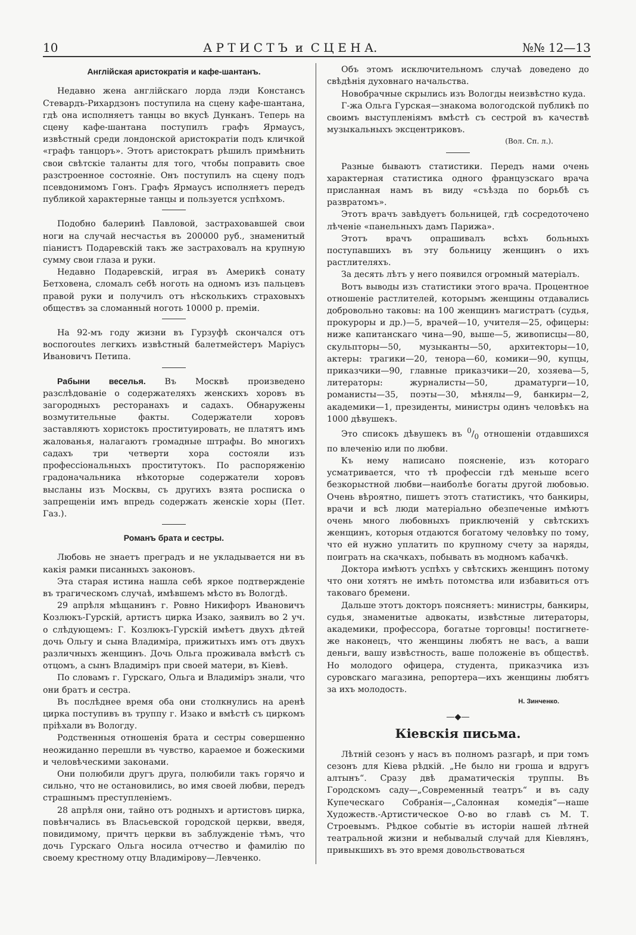10 А Р Т И С Т Ъ и С Ц Е Н А. №№ 12—13
Англійская аристократія и кафе-шантанъ.
Недавно жена англійскаго лорда лэди Констансъ Стевардъ-Рихардзонъ поступила на сцену кафе-шантана, гдѣ она исполняетъ танцы во вкусѣ Дунканъ. Теперь на сцену кафе-шантана поступилъ графъ Ярмаусъ, извѣстный среди лондонской аристократіи подъ кличкой «графъ танцоръ». Этотъ аристократъ рѣшилъ примѣнить свои свѣтскіе таланты для того, чтобы поправить свое разстроенное состояніе. Онъ поступилъ на сцену подъ псевдонимомъ Гонъ. Графъ Ярмаусъ исполняетъ передъ публикой характерные танцы и пользуется успѣхомъ.
Подобно балеринѣ Павловой, застраховавшей свои ноги на случай несчастья въ 200000 руб., знаменитый піанистъ Подаревскій такъ же застраховалъ на крупную сумму свои глаза и руки.
Недавно Подаревскій, играя въ Америкѣ сонату Бетховена, сломалъ себѣ ноготь на одномъ изъ пальцевъ правой руки и получилъ отъ нѣсколькихъ страховыхъ обществъ за сломанный ноготь 10000 р. преміи.
На 92-мъ году жизни въ Гурзуфѣ скончался отъ воспоroutes легкихъ извѣстный балетмейстеръ Маріусъ Ивановичъ Петипа.
Рабыни веселья. Въ Москвѣ произведено разслѣдованіе о содержателяхъ женскихъ хоровъ въ загородныхъ ресторанахъ и садахъ. Обнаружены возмутительные факты. Содержатели хоровъ заставляютъ хористокъ проституировать, не платятъ имъ жалованья, налагаютъ громадные штрафы. Во многихъ садахъ три четверти хора состояли изъ профессіональныхъ проститутокъ. По распоряженію градоначальника нѣкоторые содержатели хоровъ высланы изъ Москвы, съ другихъ взята росписка о запрещеніи имъ впредь содержать женскіе хоры (Пет. Газ.).
Романъ брата и сестры.
Любовь не знаетъ преградъ и не укладывается ни въ какія рамки писанныхъ законовъ.
Эта старая истина нашла себѣ яркое подтвержденіе въ трагическомъ случаѣ, имѣвшемъ мѣсто въ Вологдѣ.
29 апрѣля мѣщанинъ г. Ровно Никифоръ Ивановичъ Козлюкъ-Гурскій, артистъ цирка Изако, заявилъ во 2 уч. о слѣдующемъ: Г. Козлюкъ-Гурскій имѣетъ двухъ дѣтей дочь Ольгу и сына Владиміра, прижитыхъ имъ отъ двухъ различныхъ женщинъ. Дочь Ольга проживала вмѣстѣ съ отцомъ, а сынъ Владиміръ при своей матери, въ Кіевѣ.
По словамъ г. Гурскаго, Ольга и Владиміръ знали, что они братъ и сестра.
Въ послѣднее время оба они столкнулись на аренѣ цирка поступивъ въ труппу г. Изако и вмѣстѣ съ циркомъ пріѣхали въ Вологду.
Родственныя отношенія брата и сестры совершенно неожиданно перешли въ чувство, караемое и божескими и человѣческими законами.
Они полюбили другъ друга, полюбили такъ горячо и сильно, что не остановились, во имя своей любви, передъ страшнымъ преступленіемъ.
28 апрѣля они, тайно отъ родныхъ и артистовъ цирка, повѣнчались въ Власьевской городской церкви, введя, повидимому, причтъ церкви въ заблужденіе тѣмъ, что дочь Гурскаго Ольга носила отчество и фамилію по своему крестному отцу Владимірову—Левченко.
Объ этомъ исключительномъ случаѣ доведено до свѣдѣнія духовнаго начальства.
Новобрачные скрылись изъ Вологды неизвѣстно куда.
Г-жа Ольга Гурская—знакома вологодской публикѣ по своимъ выступленіямъ вмѣстѣ съ сестрой въ качествѣ музыкальныхъ эксцентриковъ.
(Вол. Сп. л.).
Разные бываютъ статистики. Передъ нами очень характерная статистика одного французскаго врача присланная намъ въ виду «съѣзда по борьбѣ съ развратомъ».
Этотъ врачъ завѣдуетъ больницей, гдѣ сосредоточено лѣченіе «панельныхъ дамъ Парижа».
Этотъ врачъ опрашивалъ всѣхъ больныхъ поступавшихъ въ эту больницу женщинъ о ихъ растлителяхъ.
За десять лѣтъ у него появился огромный матеріалъ.
Вотъ выводы изъ статистики этого врача. Процентное отношеніе растлителей, которымъ женщины отдавались добровольно таковы: на 100 женщинъ магистратъ (судья, прокуроры и др.)—5, врачей—10, учителя—25, офицеры: ниже капитанскаго чина—90, выше—5, живописцы—80, скульпторы—50, музыканты—50, архитекторы—10, актеры: трагики—20, тенора—60, комики—90, купцы, приказчики—90, главные приказчики—20, хозяева—5, литераторы: журналисты—50, драматурги—10, романисты—35, поэты—30, мѣнялы—9, банкиры—2, академики—1, президенты, министры одинъ человѣкъ на 1000 дѣвушекъ.
Это списокъ дѣвушекъ въ 0/0 отношеніи отдавшихся по влеченію или по любви.
Къ нему написано поясненіе, изъ котораго усматривается, что тѣ профессіи гдѣ меньше всего безкорыстной любви—наиболѣе богаты другой любовью. Очень вѣроятно, пишетъ этотъ статистикъ, что банкиры, врачи и всѣ люди матеріально обезпеченые имѣютъ очень много любовныхъ приключеній у свѣтскихъ женщинъ, которыя отдаются богатому человѣку по тому, что ей нужно уплатить по крупному счету за наряды, поиграть на скачкахъ, побывать въ модномъ кабачкѣ.
Доктора имѣютъ успѣхъ у свѣтскихъ женщинъ потому что они хотятъ не имѣть потомства или избавиться отъ таковаго бремени.
Дальше этотъ докторъ поясняетъ: министры, банкиры, судья, знаменитые адвокаты, извѣстные литераторы, академики, профессора, богатые торговцы! постигнете-же наконецъ, что женщины любятъ не васъ, а ваши деньги, вашу извѣстность, ваше положеніе въ обществѣ. Но молодого офицера, студента, приказчика изъ суровскаго магазина, репортера—ихъ женщины любятъ за ихъ молодость.
Н. Зинченко.
—◆—
Кіевскія письма.
Лѣтній сезонъ у насъ въ полномъ разгарѣ, и при томъ сезонъ для Кіева рѣдкій. „Не было ни гроша и вдругъ алтынъ“. Сразу двѣ драматическія труппы. Въ Городскомъ саду—„Современный театръ“ и въ саду Купеческаго Собранія—„Салонная комедія“—наше Художеств.-Артистическое О-во во главѣ съ М. Т. Строевымъ. Рѣдкое событіе въ исторіи нашей лѣтней театральной жизни и небывалый случай для Кіевлянъ, привыкшихъ въ это время довольствоваться